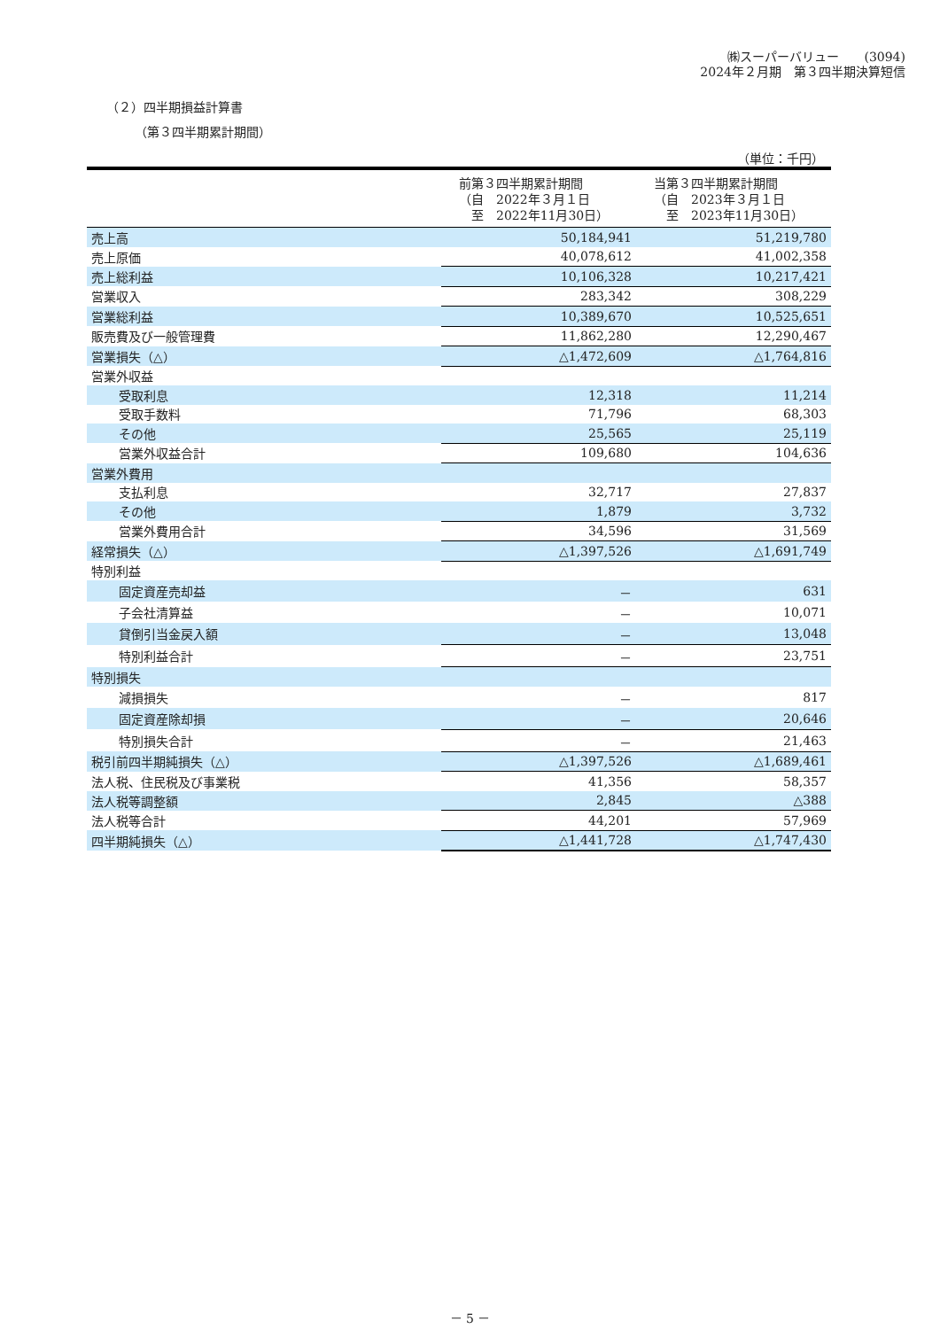㈱スーパーバリュー　　(3094)
2024年２月期　第３四半期決算短信
（２）四半期損益計算書
（第３四半期累計期間）
（単位：千円）
| | 前第３四半期累計期間 （自 2022年３月１日 至 2022年11月30日） | 当第３四半期累計期間 （自 2023年３月１日 至 2023年11月30日） |
| --- | --- | --- |
| 売上高 | 50,184,941 | 51,219,780 |
| 売上原価 | 40,078,612 | 41,002,358 |
| 売上総利益 | 10,106,328 | 10,217,421 |
| 営業収入 | 283,342 | 308,229 |
| 営業総利益 | 10,389,670 | 10,525,651 |
| 販売費及び一般管理費 | 11,862,280 | 12,290,467 |
| 営業損失（△） | △1,472,609 | △1,764,816 |
| 営業外収益 | | |
| 受取利息 | 12,318 | 11,214 |
| 受取手数料 | 71,796 | 68,303 |
| その他 | 25,565 | 25,119 |
| 営業外収益合計 | 109,680 | 104,636 |
| 営業外費用 | | |
| 支払利息 | 32,717 | 27,837 |
| その他 | 1,879 | 3,732 |
| 営業外費用合計 | 34,596 | 31,569 |
| 経常損失（△） | △1,397,526 | △1,691,749 |
| 特別利益 | | |
| 固定資産売却益 | － | 631 |
| 子会社清算益 | － | 10,071 |
| 貸倒引当金戻入額 | － | 13,048 |
| 特別利益合計 | － | 23,751 |
| 特別損失 | | |
| 減損損失 | － | 817 |
| 固定資産除却損 | － | 20,646 |
| 特別損失合計 | － | 21,463 |
| 税引前四半期純損失（△） | △1,397,526 | △1,689,461 |
| 法人税、住民税及び事業税 | 41,356 | 58,357 |
| 法人税等調整額 | 2,845 | △388 |
| 法人税等合計 | 44,201 | 57,969 |
| 四半期純損失（△） | △1,441,728 | △1,747,430 |
－ 5 －